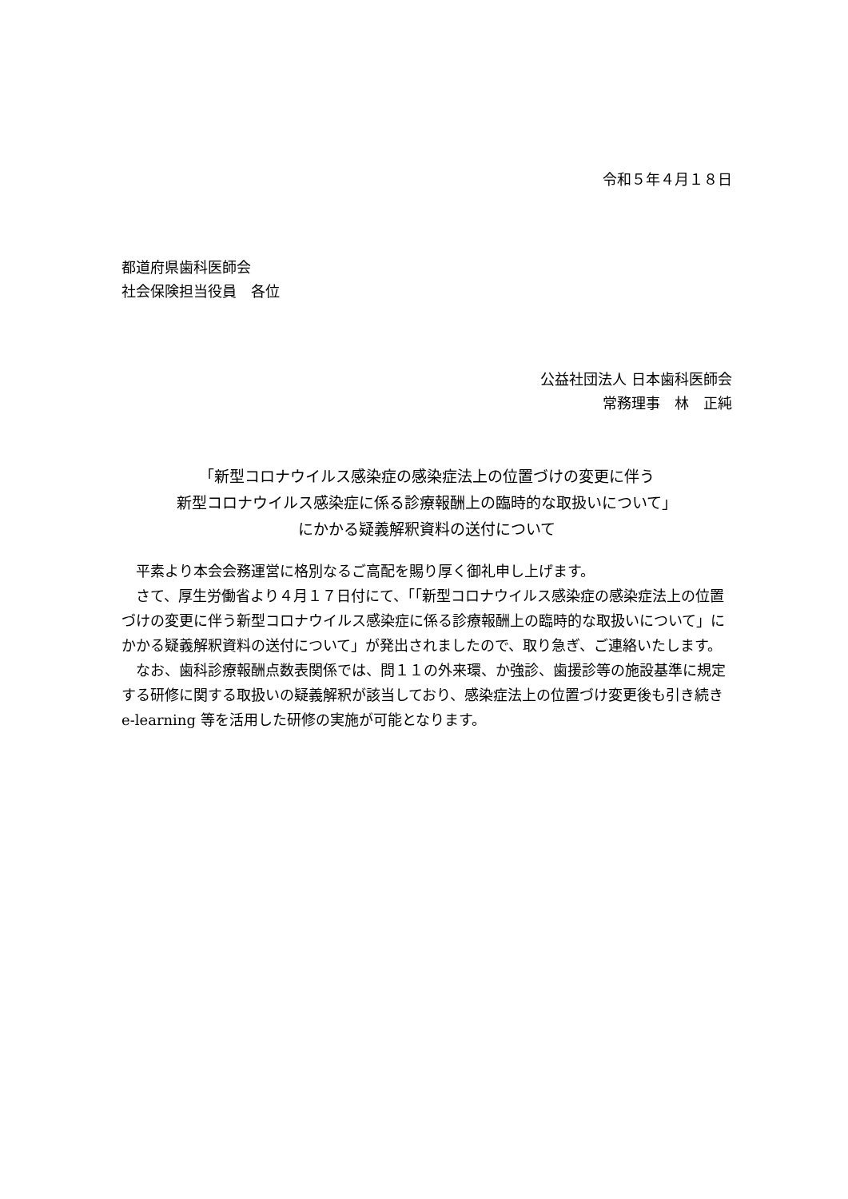令和５年４月１８日
都道府県歯科医師会
社会保険担当役員　各位
公益社団法人 日本歯科医師会
常務理事　林　正純
「新型コロナウイルス感染症の感染症法上の位置づけの変更に伴う
新型コロナウイルス感染症に係る診療報酬上の臨時的な取扱いについて」
にかかる疑義解釈資料の送付について
平素より本会会務運営に格別なるご高配を賜り厚く御礼申し上げます。
さて、厚生労働省より４月１７日付にて、「「新型コロナウイルス感染症の感染症法上の位置づけの変更に伴う新型コロナウイルス感染症に係る診療報酬上の臨時的な取扱いについて」にかかる疑義解釈資料の送付について」が発出されましたので、取り急ぎ、ご連絡いたします。
なお、歯科診療報酬点数表関係では、問１１の外来環、か強診、歯援診等の施設基準に規定する研修に関する取扱いの疑義解釈が該当しており、感染症法上の位置づけ変更後も引き続き e-learning 等を活用した研修の実施が可能となります。